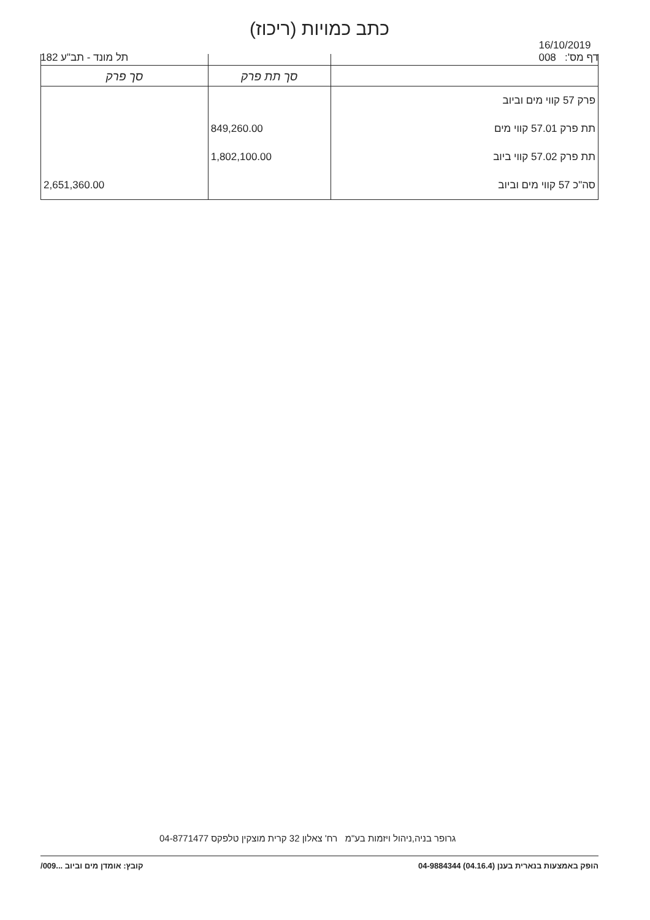כתב כמויות (ריכוז)
תל מונד - תב"ע 182
16/10/2019
008 דף מס':
| | סך תת פרק | סך פרק |
| --- | --- | --- |
| פרק 57 קווי מים וביוב | | |
| תת פרק 57.01 קווי מים | 849,260.00 | |
| תת פרק 57.02 קווי ביוב | 1,802,100.00 | |
| סה"כ 57 קווי מים וביוב | | 2,651,360.00 |
גרופר בניה,ניהול ויזמות בע"מ רח' צאלון 32 קרית מוצקין טלפקס 04-8771477
הופק באמצעות בנארית בענן (04.16.4) 04-9884344 קובץ: אומדן מים וביוב ...009/